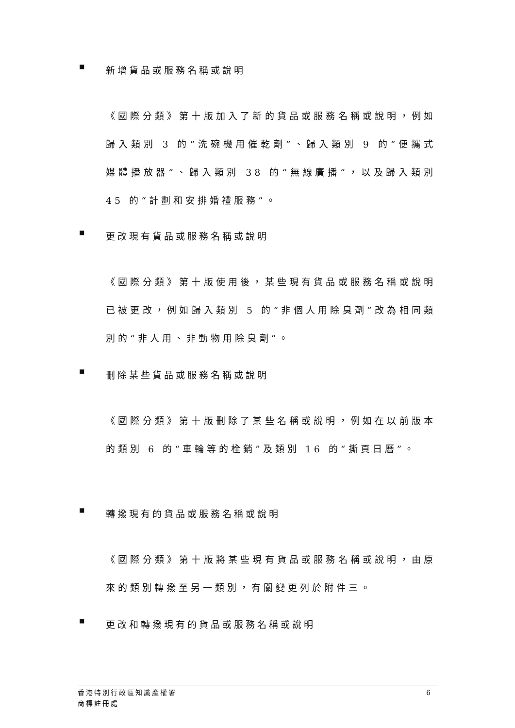■ 新增貨品或服務名稱或說明
《國際分類》第十版加入了新的貨品或服務名稱或說明，例如歸入類別 3 的“洗碗機用催乾劑”、歸入類別 9 的“便攜式媒體播放器”、歸入類別 38 的“無線廣播”，以及歸入類別 45 的“計劃和安排婚禮服務”。
■ 更改現有貨品或服務名稱或說明
《國際分類》第十版使用後，某些現有貨品或服務名稱或說明已被更改，例如歸入類別 5 的“非個人用除臭劑”改為相同類別的“非人用、非動物用除臭劑”。
■ 刪除某些貨品或服務名稱或說明
《國際分類》第十版刪除了某些名稱或說明，例如在以前版本的類別 6 的“車輪等的栓銷”及類別 16 的“撕頁日曆”。
■ 轉撥現有的貨品或服務名稱或說明
《國際分類》第十版將某些現有貨品或服務名稱或說明，由原來的類別轉撥至另一類別，有關變更列於附件三。
■ 更改和轉撥現有的貨品或服務名稱或說明
香港特別行政區知識產權署
商標註冊處
6